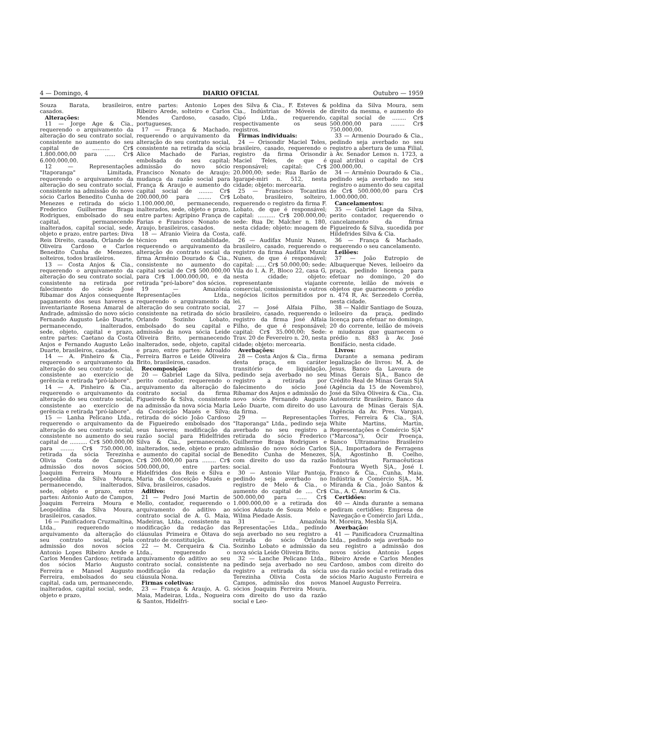4 — Domingo, 4 DIARIO OFICIAL Outubro — 1959
Souza Barata, brasileiros, casados.
Alterações:
11 — Jorge Age & Cia., requerendo o arquivamento da alteração do seu contrato social, consistente no aumento do seu capital de .......... Cr$ 1.800.000,00 para ...... Cr$ 6.000.000,00.
12 — Representações "Itaporanga" Limitada, requerendo o arquivamento da alteração do seu contrato social, consistente na admissão do novo sócio Carlos Benedito Cunha de Menezes e retirada do sócio Frederico Guilherme Braga Rodrigues, embolsado do seu capital, permanecendo inalterados, capital social, sede, objeto e prazo, entre partes: Diva Reis Direito, casada, Orlando de Oliveira Cardoso e Carlos Benedito Cunha de Menezes, solteiros, todos brasileiros.
13 — Costa Anjos & Cia., requerendo o arquivamento da alteração do seu contrato social, consistente na retirada por falecimento do sócio José Ribamar dos Anjos consequente pagamento dos seus haveres a inventariante Rosena Amaral de Andrade, admissão do novo sócio Fernando Augusto Leão Duarte, permanecendo, inalterados, sede, objeto, capital e prazo, entre partes: Caetano da Costa Anjos e Fernando Augusto Leão Duarte, brasileiros, casados.
14 — A. Pinheiro & Cia., requerendo o arquivamento da alteração do seu contrato social, consistente ao exercício de gerência e retirada "pró-labore".
14 — A. Pinheiro & Cia., requerendo o arquivamento da alteração do seu contrato social, consistente ao exercício de gerência e retirada "pró-labore".
15 — Lanha Pelicano Ltda., requerendo o arquivamento da alteração do seu contrato social, consistente no aumento do seu capital de .......... Cr$ 500.000,00 para ........ Cr$ 750.000,00, retirada da sócia Terezinha Olivia Costa de Campos, admissão dos novos sócios Joaquim Ferreira Moura e Leopoldina da Silva Moura, permanecendo, inalterados, sede, objeto e prazo, entre partes: Antonio Auto de Campos, Joaquim Ferreira Moura e Leopoldina da Silva Moura, brasileiros, casados.
16 — Panificadora Cruzmaltina, Ltda., requerendo o arquivamento da alteração do seu contrato social, pela admissão dos novos sócios Antonio Lopes Ribeiro Arede e Carlos Mendes Cardoso; retirada dos sócios Mario Augusto Ferreira e Manoel Augusto Ferreira, embolsados do seu capital, cada um, permanecendo, inalterados, capital social, sede, objeto e prazo,
entre partes: Antonio Lopes Ribeiro Arede, solteiro e Carlos Mendes Cardoso, casado, portugueses.
17 — França & Machado, requerendo o arquivamento da alteração do seu contrato social, consistente na retirada da sócia Alice Machado de Farias, embolsada do seu capital; admissão do novo sócio Francisco Nonato de Araujo; mudança da razão social para França & Araujo e aumento do capital social de ........ Cr$ 200.000,00 para ........ Cr$ 1.100.000,00, permanecendo, inalterados, sede, objeto e prazo, entre partes: Agripino França de Farias e Francisco Nonato de Araujo, brasileiros, casados.
18 — Afranio Vieira da Costa, técnico em contabilidade, requerendo o arquivamento da alteração do contrato social da firma Armênio Dourado & Cia., consistente no aumento do capital social de Cr$ 500.000,00 para Cr$ 1.000.000,00, e da retirada "pró-labore" dos sócios.
19 — Amazônia Representações Ltda., requerendo o arquivamento da alteração do seu contrato social, consistente na retirada do sócio Orlando Sozinho Lobato, embolsado do seu capital e admissão da nova sócia Leide Oliveira Brito, permanecendo inalterados, sede, objeto, capital e prazo, entre partes: Adroaldo Ferreira Barros e Leide Oliveira Brito, brasileiros, casados.
Recomposição:
20 — Gabriel Lage da Silva, perito contador, requerendo o arquivamento da alteração do contrato social da firma Figueiredo & Silva, consistente na admissão da nova sócia Maria da Conceição Maués e Silva; retirada do sócio João Cardoso de Figueiredo embolsado dos seus haveres; modificação da razão social para Hidelfrides Silva & Cia., permanecendo, inalterados, sede, objeto e prazo e aumento do capital social de Cr$ 200.000,00 para ........ Cr$ 500.000,00, entre partes: Hidelfrides dos Reis e Silva e Maria da Conceição Maués e Silva, brasileiros, casados.
Aditivo:
21 — Pedro José Martin de Mello, contador, requerendo o arquivamento do aditivo ao contrato social de A. G. Maia, Madeiras, Ltda., consistente na modificação da redação das cláusulas Primeira e Oitava do contrato de constituição.
22 — M. Cerqueira & Cia. Ltda., requerendo o arquivamento do aditivo ao seu contrato social, consistente na modificação da redação da cláusula Nona.
Firmas coletivas:
23 — França & Araujo, A. G. Maia, Madeiras, Ltda., Nogueira & Santos, Hidelfri-
des Silva & Cia., F. Esteves & Cia., Indústrias de Móveis de Cipó Ltda., requerendo, respectivamente os seus registros.
Firmas individuais:
24 — Orisondir Maciel Teles, brasileiro, casado, requerendo o registro da firma Orisondir Maciel Teles, de que é responsável; capital: Cr$ 20.000,00; sede: Rua Barão de Igarapé-miri n. 512, nesta cidade; objeto: mercearia.
25 — Francisco Tocantins Lobato, brasileiro, solteiro, requerendo o registro da firma F. Lobato, de que é responsável; capital: .......... Cr$ 200.000,00; sede: Rua Dr. Malcher n. 180, nesta cidade; objeto: moagem de café.
26 — Audifax Muniz Nunes, brasileiro, casado, requerendo o registro da firma Audifax Muniz Nunes, de que é responsável; capital: ...... Cr$ 50.000,00; sede: Vila do I. A. P., Bloco 22, casa G, nesta cidade; objeto: representante viajante comercial, comissionista e outros negócios lícitos permitidos por lei.
27 — José Alfaia Filho, brasileiro, casado, requerendo o registro da firma José Alfaia Filho, de que é responsável; capital: Cr$ 35.000,00; Sede: Trav. 20 de Fevereiro n. 20, nesta cidade; objeto: mercearia.
Averbações:
28 — Costa Anjos & Cia., firma desta praça, em caráter transitório de liquidação, pedindo seja averbado no seu registro a retirada por falecimento do sócio José Ribamar dos Anjos e admissão do novo sócio Fernando Augusto Leão Duarte, com direito do uso da firma.
29 — Representações "Itaporanga" Ltda., pedindo seja averbado no seu registro a retirada do sócio Frederico Guilherme Braga Rodrigues e admissão do novo sócio Carlos Benedito Cunha de Menezes, com direito do uso da razão social.
30 — Antonio Vilar Pantoja, pedindo seja averbado no registro de Melo & Cia., o aumento do capital de .... Cr$ 500.000,00 para ...... Cr$ 1.000.000,00 e a retirada dos sócios Adauto de Souza Melo e Wilma Piedade Assis.
31 — Amazônia Representações Ltda., pedindo seja averbado no seu registro a retirada do sócio Orlando Sozinho Lobato e admissão da nova sócia Leide Oliveira Brito.
32 — Lanche Pelicano Ltda., pedindo seja averbado no seu registro a retirada da sócia Terezinha Olivia Costa de Campos, admissão dos novos sócios Joaquim Ferreira Moura, com direito do uso da razão social e Leo-
poldina da Silva Moura, sem direito da mesma, e aumento do capital social de ........ Cr$ 500.000,00 para ........ Cr$ 750.000,00.
33 — Armenio Dourado & Cia., pedindo seja averbado no seu registro a abertura de uma Filial, à Av. Senador Lemos n. 1723, a qual atribui o capital de Cr$ 200.000,00.
34 — Armênio Dourado & Cia., pedindo seja averbado no seu registro o aumento do seu capital de Cr$ 500.000,00 para Cr$ 1.000.000,00.
Cancelamentos:
35 — Gabriel Lage da Silva, perito contador, requerendo o cancelamento da firma Figueiredo & Silva, sucedida por Hildefrides Silva & Cia.
36 — França & Machado, requerendo o seu cancelamento.
Leilões:
37 — João Eutropio de Albuquerque Neves, leiloeiro da praça, pedindo licença para efetuar no domingo, 20 do corrente, leilão de móveis e objetos que guarnecem o prédio n. 474 R, Av. Serzedelo Corrêa, nesta cidade.
38 — Naldir Santiago de Souza, leiloeiro da praça, pedindo licença para efetuar no domingo, 20 do corrente, leilão de móveis e miudezas que guarnecem o prédio n. 883 à Av. José Bonifácio, nesta cidade.
Livros:
Durante a semana pediram legalização de livros: M. A. de Jesus, Banco da Lavoura de Minas Gerais S|A., Banco de Crédito Real de Minas Gerais S|A (Agência da 15 de Novembro), José da Silva Oliveira & Cia., Cia. Automotriz Brasileiro, Banco da Lavoura de Minas Gerais S|A. (Agência da Av. Pres. Vargas), Torres, Ferreira & Cia., S|A. White Martins, Martin, Representações e Comércio S|A" ("Marcosa"), Ocir Proença, Banco Ultramarino Brasileiro S|A., Importadora de Ferragens S|A, Agostinho B. Coelho, Indústrias Farmacêuticas Fontoura Wyeth S|A., José I. Franco & Cia., Cunha, Maia, Indústria e Comércio S|A., M. Miranda & Cia., João Santos & Cia., A. C. Amorim & Cia.
Certidões:
40 — Ainda durante a semana pediram certidões: Empresa de Navegação e Comércio Jari Ltda., M. Moreira, Mesbla S|A.
Averbação:
41 — Panificadora Cruzmaltina Ltda., pedindo seja averbado no seu registro a admissão dos novos sócios Antonio Lopes Ribeiro Arede e Carlos Mendes Cardoso, ambos com direito do uso da razão social e retirada dos sócios Mario Augusto Ferreira e Manoel Augusto Ferreira.